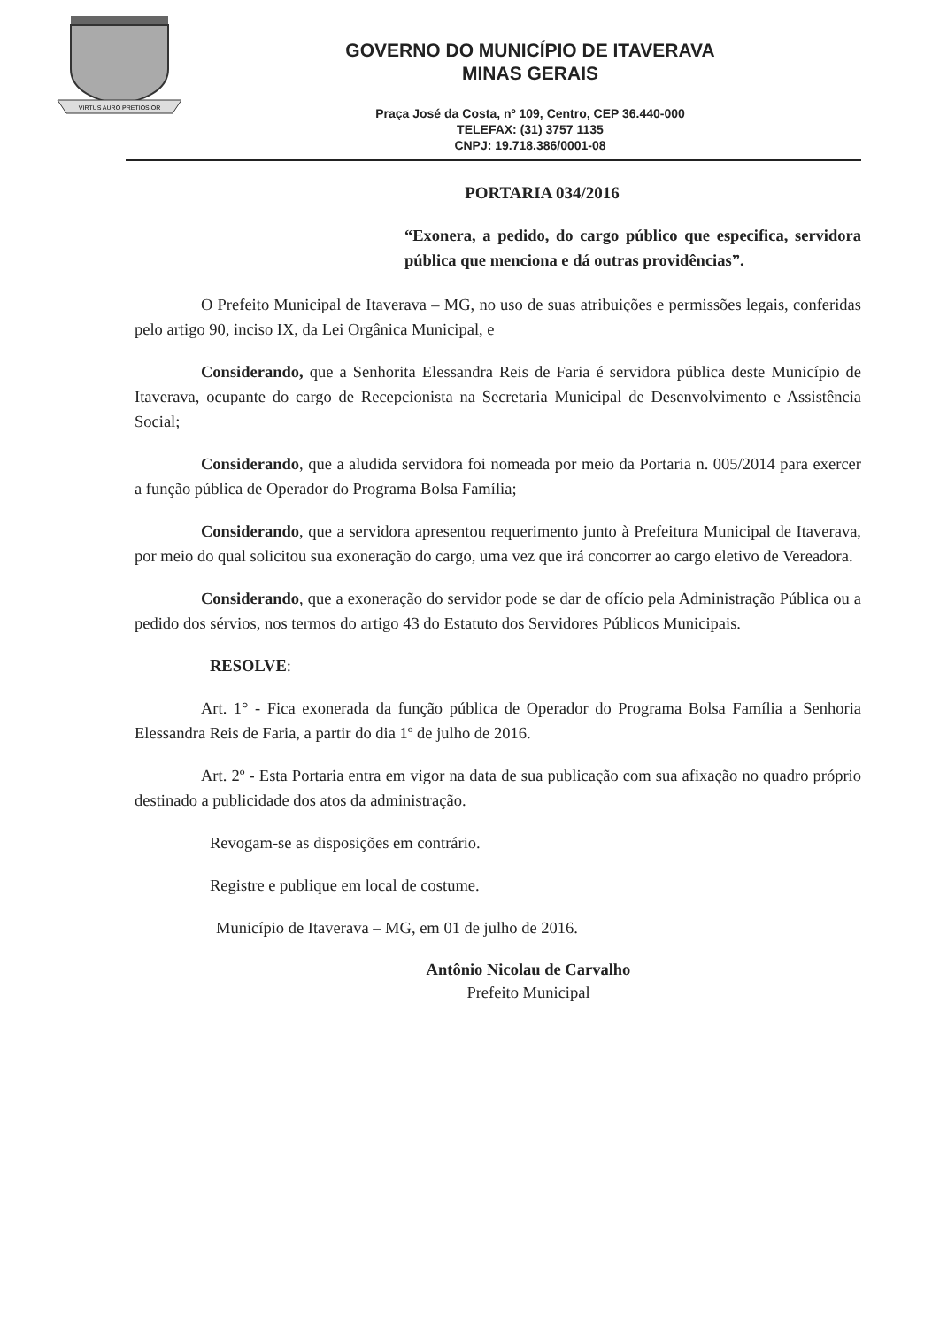VIRTUS AURO PRETIOSIOR
GOVERNO DO MUNICÍPIO DE ITAVERAVA
MINAS GERAIS
Praça José da Costa, nº 109, Centro, CEP 36.440-000
TELEFAX: (31) 3757 1135
CNPJ: 19.718.386/0001-08
PORTARIA 034/2016
“Exonera, a pedido, do cargo público que especifica, servidora pública que menciona e dá outras providências”.
O Prefeito Municipal de Itaverava – MG, no uso de suas atribuições e permissões legais, conferidas pelo artigo 90, inciso IX, da Lei Orgânica Municipal, e
Considerando, que a Senhorita Elessandra Reis de Faria é servidora pública deste Município de Itaverava, ocupante do cargo de Recepcionista na Secretaria Municipal de Desenvolvimento e Assistência Social;
Considerando, que a aludida servidora foi nomeada por meio da Portaria n. 005/2014 para exercer a função pública de Operador do Programa Bolsa Família;
Considerando, que a servidora apresentou requerimento junto à Prefeitura Municipal de Itaverava, por meio do qual solicitou sua exoneração do cargo, uma vez que irá concorrer ao cargo eletivo de Vereadora.
Considerando, que a exoneração do servidor pode se dar de ofício pela Administração Pública ou a pedido dos sérvios, nos termos do artigo 43 do Estatuto dos Servidores Públicos Municipais.
RESOLVE:
Art. 1° - Fica exonerada da função pública de Operador do Programa Bolsa Família a Senhoria Elessandra Reis de Faria, a partir do dia 1º de julho de 2016.
Art. 2º - Esta Portaria entra em vigor na data de sua publicação com sua afixação no quadro próprio destinado a publicidade dos atos da administração.
Revogam-se as disposições em contrário.
Registre e publique em local de costume.
Município de Itaverava – MG, em 01 de julho de 2016.
Antônio Nicolau de Carvalho
Prefeito Municipal